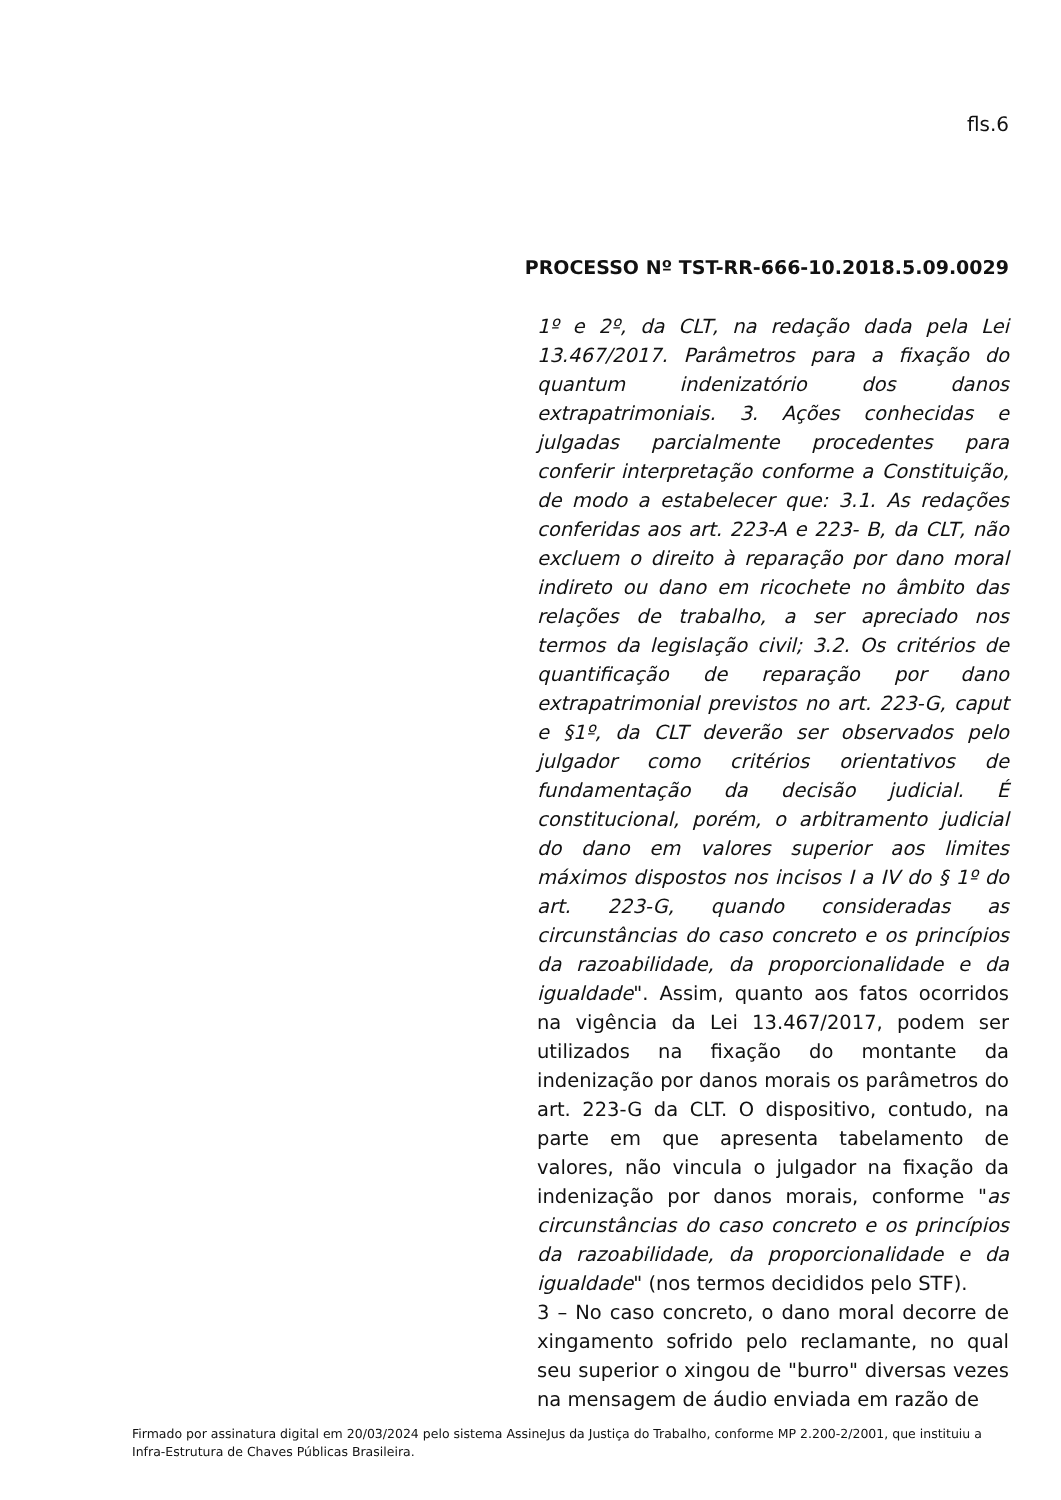fls.6
PROCESSO Nº TST-RR-666-10.2018.5.09.0029
1º e 2º, da CLT, na redação dada pela Lei 13.467/2017. Parâmetros para a fixação do quantum indenizatório dos danos extrapatrimoniais. 3. Ações conhecidas e julgadas parcialmente procedentes para conferir interpretação conforme a Constituição, de modo a estabelecer que: 3.1. As redações conferidas aos art. 223-A e 223- B, da CLT, não excluem o direito à reparação por dano moral indireto ou dano em ricochete no âmbito das relações de trabalho, a ser apreciado nos termos da legislação civil; 3.2. Os critérios de quantificação de reparação por dano extrapatrimonial previstos no art. 223-G, caput e §1º, da CLT deverão ser observados pelo julgador como critérios orientativos de fundamentação da decisão judicial. É constitucional, porém, o arbitramento judicial do dano em valores superior aos limites máximos dispostos nos incisos I a IV do § 1º do art. 223-G, quando consideradas as circunstâncias do caso concreto e os princípios da razoabilidade, da proporcionalidade e da igualdade". Assim, quanto aos fatos ocorridos na vigência da Lei 13.467/2017, podem ser utilizados na fixação do montante da indenização por danos morais os parâmetros do art. 223-G da CLT. O dispositivo, contudo, na parte em que apresenta tabelamento de valores, não vincula o julgador na fixação da indenização por danos morais, conforme "as circunstâncias do caso concreto e os princípios da razoabilidade, da proporcionalidade e da igualdade" (nos termos decididos pelo STF).
3 – No caso concreto, o dano moral decorre de xingamento sofrido pelo reclamante, no qual seu superior o xingou de "burro" diversas vezes na mensagem de áudio enviada em razão de
Firmado por assinatura digital em 20/03/2024 pelo sistema AssineJus da Justiça do Trabalho, conforme MP 2.200-2/2001, que instituiu a Infra-Estrutura de Chaves Públicas Brasileira.